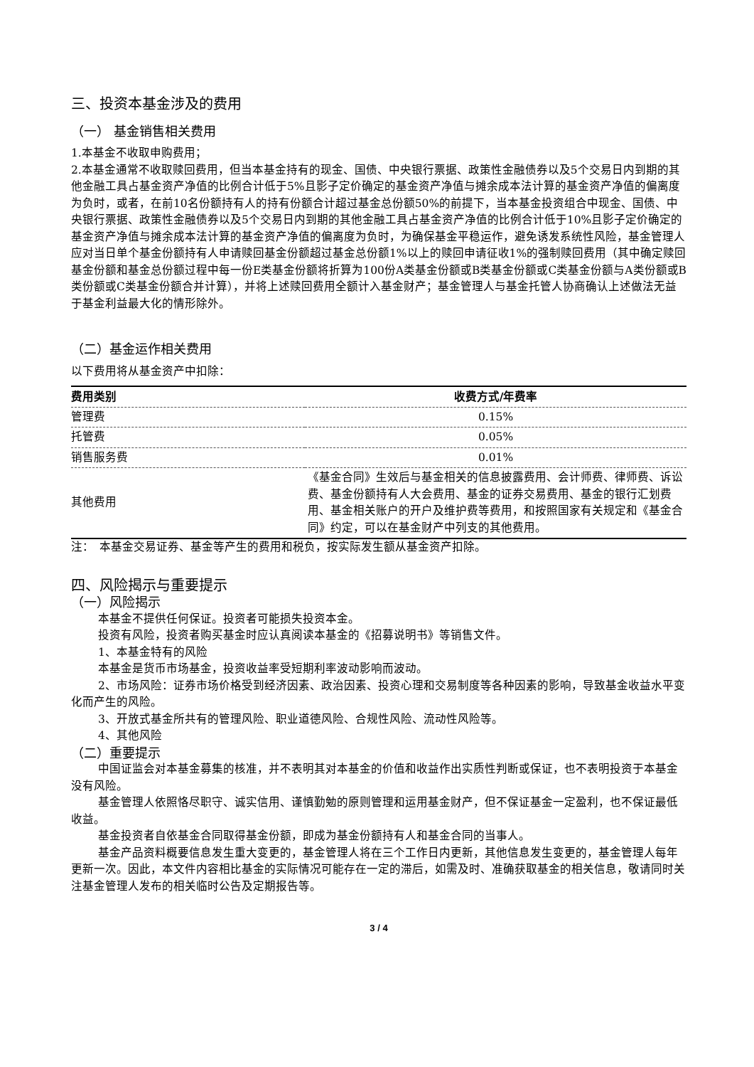三、投资本基金涉及的费用
（一） 基金销售相关费用
1.本基金不收取申购费用；
2.本基金通常不收取赎回费用，但当本基金持有的现金、国债、中央银行票据、政策性金融债券以及5个交易日内到期的其他金融工具占基金资产净值的比例合计低于5%且影子定价确定的基金资产净值与摊余成本法计算的基金资产净值的偏离度为负时，或者，在前10名份额持有人的持有份额合计超过基金总份额50%的前提下，当本基金投资组合中现金、国债、中央银行票据、政策性金融债券以及5个交易日内到期的其他金融工具占基金资产净值的比例合计低于10%且影子定价确定的基金资产净值与摊余成本法计算的基金资产净值的偏离度为负时，为确保基金平稳运作，避免诱发系统性风险，基金管理人应对当日单个基金份额持有人申请赎回基金份额超过基金总份额1%以上的赎回申请征收1%的强制赎回费用（其中确定赎回基金份额和基金总份额过程中每一份E类基金份额将折算为100份A类基金份额或B类基金份额或C类基金份额与A类份额或B类份额或C类基金份额合并计算），并将上述赎回费用全额计入基金财产；基金管理人与基金托管人协商确认上述做法无益于基金利益最大化的情形除外。
（二）基金运作相关费用
以下费用将从基金资产中扣除：
| 费用类别 | 收费方式/年费率 |
| --- | --- |
| 管理费 | 0.15% |
| 托管费 | 0.05% |
| 销售服务费 | 0.01% |
| 其他费用 | 《基金合同》生效后与基金相关的信息披露费用、会计师费、律师费、诉讼费、基金份额持有人大会费用、基金的证券交易费用、基金的银行汇划费用、基金相关账户的开户及维护费等费用，和按照国家有关规定和《基金合同》约定，可以在基金财产中列支的其他费用。 |
注：　本基金交易证券、基金等产生的费用和税负，按实际发生额从基金资产扣除。
四、风险揭示与重要提示
（一）风险揭示
本基金不提供任何保证。投资者可能损失投资本金。
投资有风险，投资者购买基金时应认真阅读本基金的《招募说明书》等销售文件。
1、本基金特有的风险
本基金是货币市场基金，投资收益率受短期利率波动影响而波动。
2、市场风险：证券市场价格受到经济因素、政治因素、投资心理和交易制度等各种因素的影响，导致基金收益水平变化而产生的风险。
3、开放式基金所共有的管理风险、职业道德风险、合规性风险、流动性风险等。
4、其他风险
（二）重要提示
中国证监会对本基金募集的核准，并不表明其对本基金的价值和收益作出实质性判断或保证，也不表明投资于本基金没有风险。
基金管理人依照恪尽职守、诚实信用、谨慎勤勉的原则管理和运用基金财产，但不保证基金一定盈利，也不保证最低收益。
基金投资者自依基金合同取得基金份额，即成为基金份额持有人和基金合同的当事人。
基金产品资料概要信息发生重大变更的，基金管理人将在三个工作日内更新，其他信息发生变更的，基金管理人每年更新一次。因此，本文件内容相比基金的实际情况可能存在一定的滞后，如需及时、准确获取基金的相关信息，敬请同时关注基金管理人发布的相关临时公告及定期报告等。
3 / 4